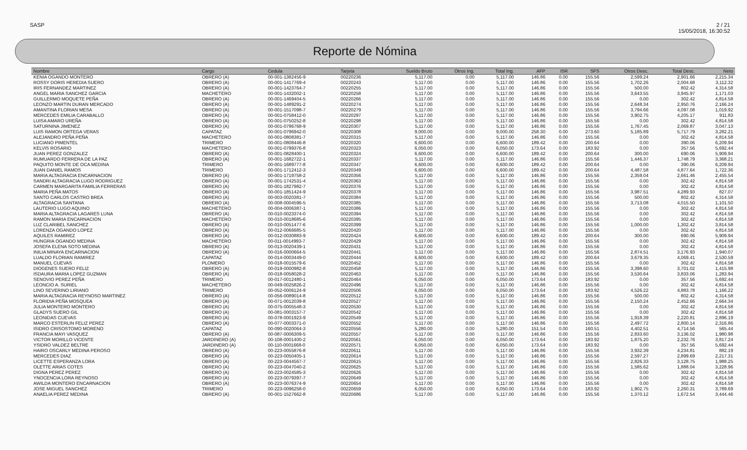SASP 2 / 21
15/05/2018, 16:30:52
Reporte de Nómina
| Nombre | Cargo | Cedula | Tarjeta | Sueldo Bruto | Otros Ing. | Total Ing. | AFP | ISR | SFS | Otros Desc. | Total Desc. | Neto |
| --- | --- | --- | --- | --- | --- | --- | --- | --- | --- | --- | --- | --- |
| KENIA OGANDO MONTERO | OBRERO (A) | 00-001-1382456-9 | 00220236 | 5,117.00 | 0.00 | 5,117.00 | 146.86 | 0.00 | 155.56 | 2,599.24 | 2,901.66 | 2,215.34 |
| ROSSY DORIS HEREDIA SUERO | OBRERO (A) | 00-001-1417769-4 | 00220243 | 5,117.00 | 0.00 | 5,117.00 | 146.86 | 0.00 | 155.56 | 1,702.26 | 2,004.68 | 3,112.32 |
| IRIS FERNANDEZ MARTINEZ | OBRERO (A) | 00-001-1423764-7 | 00220255 | 5,117.00 | 0.00 | 5,117.00 | 146.86 | 0.00 | 155.56 | 500.00 | 802.42 | 4,314.58 |
| ANGEL MARIA SANCHEZ GARCIA | MACHETERO | 00-001-1432002-1 | 00220258 | 5,117.00 | 0.00 | 5,117.00 | 146.86 | 0.00 | 155.56 | 3,643.55 | 3,945.97 | 1,171.03 |
| GUILLERMO MOQUETE PEÑA | OBRERO (A) | 00-001-1469404-5 | 00220266 | 5,117.00 | 0.00 | 5,117.00 | 146.86 | 0.00 | 155.56 | 0.00 | 302.42 | 4,814.58 |
| LEONZO MARTIN DURAN MERCADO | OBRERO (A) | 00-001-1489291-2 | 00220274 | 5,117.00 | 0.00 | 5,117.00 | 146.86 | 0.00 | 155.56 | 2,648.34 | 2,950.76 | 2,166.24 |
| AMANTINA FLORIAN MESA | OBRERO (A) | 00-001-1517098-7 | 00220279 | 5,117.00 | 0.00 | 5,117.00 | 146.86 | 0.00 | 155.56 | 3,794.66 | 4,097.08 | 1,019.92 |
| MERCEDES EMILIA CARABALLO | OBRERO (A) | 00-001-0758412-0 | 00220297 | 5,117.00 | 0.00 | 5,117.00 | 146.86 | 0.00 | 155.56 | 3,902.75 | 4,205.17 | 911.83 |
| LUISA AMARO UREÑA | OBRERO (A) | 00-001-0750252-8 | 00220298 | 5,117.00 | 0.00 | 5,117.00 | 146.86 | 0.00 | 155.56 | 0.00 | 302.42 | 4,814.58 |
| SATURNINA JIMENEZ | OBRERO (A) | 00-001-0796768-9 | 00220307 | 5,117.00 | 0.00 | 5,117.00 | 146.86 | 0.00 | 155.56 | 1,767.45 | 2,069.87 | 3,047.13 |
| LUIS RAMON ORTEGA VERAS | CAPATAZ | 00-001-0796942-0 | 00220308 | 9,000.00 | 0.00 | 9,000.00 | 258.30 | 0.00 | 273.60 | 5,185.89 | 5,717.79 | 3,282.21 |
| ALEJANDRO PEÑA PEÑA | MACHETERO | 00-001-0808381-7 | 00220315 | 5,117.00 | 0.00 | 5,117.00 | 146.86 | 0.00 | 155.56 | 0.00 | 302.42 | 4,814.58 |
| LUCIANO PIMENTEL | TRIMERO | 00-001-0808446-8 | 00220320 | 6,600.00 | 0.00 | 6,600.00 | 189.42 | 0.00 | 200.64 | 0.00 | 390.06 | 6,209.94 |
| KELVIS ROSARIO | MACHETERO | 00-001-0799376-8 | 00220323 | 6,050.00 | 0.00 | 6,050.00 | 173.64 | 0.00 | 183.92 | 0.00 | 357.56 | 5,692.44 |
| JUAN PEREZ GONZALEZ | OBRERO (A) | 00-001-0828400-1 | 00220324 | 6,600.00 | 0.00 | 6,600.00 | 189.42 | 0.00 | 200.64 | 300.00 | 690.06 | 5,909.94 |
| RUMUARDO FERRERA DE LA PAZ | OBRERO (A) | 00-001-1682722-1 | 00220337 | 5,117.00 | 0.00 | 5,117.00 | 146.86 | 0.00 | 155.56 | 1,446.37 | 1,748.79 | 3,368.21 |
| PAQUITO MONTE DE OCA MEDINA | TRIMERO | 00-001-1689777-8 | 00220347 | 6,600.00 | 0.00 | 6,600.00 | 189.42 | 0.00 | 200.64 | 0.00 | 390.06 | 6,209.94 |
| JUAN DANIEL RAMOS | TRIMERO | 00-001-1712412-3 | 00220349 | 6,600.00 | 0.00 | 6,600.00 | 189.42 | 0.00 | 200.64 | 4,487.58 | 4,877.64 | 1,722.36 |
| MARIA ALTAGRACIA ENCARNACION | OBRERO (A) | 00-001-1719758-2 | 00220356 | 5,117.00 | 0.00 | 5,117.00 | 146.86 | 0.00 | 155.56 | 2,359.04 | 2,661.46 | 2,455.54 |
| SANDRI ALTAGRACIA LUGO RODRIGUEZ | OBRERO (A) | 00-001-1742531-4 | 00220363 | 5,117.00 | 0.00 | 5,117.00 | 146.86 | 0.00 | 155.56 | 0.00 | 302.42 | 4,814.58 |
| CARMEN MARGARITA FAMILIA FERRERAS | OBRERO (A) | 00-001-1827982-7 | 00220376 | 5,117.00 | 0.00 | 5,117.00 | 146.86 | 0.00 | 155.56 | 0.00 | 302.42 | 4,814.58 |
| MARIA PEÑA MATOS | OBRERO (A) | 00-001-1851424-9 | 00220378 | 5,117.00 | 0.00 | 5,117.00 | 146.86 | 0.00 | 155.56 | 3,987.51 | 4,289.93 | 827.07 |
| SANTO CARLOS CASTRO BREA | OBRERO (A) | 00-003-0020381-7 | 00220384 | 5,117.00 | 0.00 | 5,117.00 | 146.86 | 0.00 | 155.56 | 500.00 | 802.42 | 4,314.58 |
| ALTAGRACIA SANTANA | OBRERO (A) | 00-008-0004596-5 | 00220385 | 5,117.00 | 0.00 | 5,117.00 | 146.86 | 0.00 | 155.56 | 3,713.08 | 4,015.50 | 1,101.50 |
| LAUTERIO LUGO AQUINO | MACHETERO | 00-004-0006387-1 | 00220386 | 5,117.00 | 0.00 | 5,117.00 | 146.86 | 0.00 | 155.56 | 0.00 | 302.42 | 4,814.58 |
| MARIA ALTAGRACIA LAGARES LUNA | OBRERO (A) | 00-010-0023374-0 | 00220394 | 5,117.00 | 0.00 | 5,117.00 | 146.86 | 0.00 | 155.56 | 0.00 | 302.42 | 4,814.58 |
| RAMON MARIA ENCARNACION | MACHETERO | 00-010-0018685-6 | 00220395 | 5,117.00 | 0.00 | 5,117.00 | 146.86 | 0.00 | 155.56 | 0.00 | 302.42 | 4,814.58 |
| LUZ CLARIBEL SANCHEZ | OBRERO (A) | 00-010-0051477-6 | 00220399 | 5,117.00 | 0.00 | 5,117.00 | 146.86 | 0.00 | 155.56 | 1,000.00 | 1,302.42 | 3,814.58 |
| LORENZA OGANDO LOPEZ | OBRERO (A) | 00-012-0066685-5 | 00220420 | 5,117.00 | 0.00 | 5,117.00 | 146.86 | 0.00 | 155.56 | 0.00 | 302.42 | 4,814.58 |
| AQUILES RAMIREZ | OBRERO (A) | 00-012-0030883-9 | 00220424 | 6,600.00 | 0.00 | 6,600.00 | 189.42 | 0.00 | 200.64 | 300.00 | 690.06 | 5,909.94 |
| HUNGRIA OGANDO MEDINA | MACHETERO | 00-011-0014993-7 | 00220429 | 5,117.00 | 0.00 | 5,117.00 | 146.86 | 0.00 | 155.56 | 0.00 | 302.42 | 4,814.58 |
| JOSEFA ELENA SOTO MEDINA | OBRERO (A) | 00-013-0020439-1 | 00220431 | 5,117.00 | 0.00 | 5,117.00 | 146.86 | 0.00 | 155.56 | 0.00 | 302.42 | 4,814.58 |
| INILIA MINAYA ENCARNACION | OBRERO (A) | 00-016-0000664-5 | 00220441 | 5,117.00 | 0.00 | 5,117.00 | 146.86 | 0.00 | 155.56 | 2,874.51 | 3,176.93 | 1,940.07 |
| LUALDO FLORIAN RAMIREZ | CAPATAZ | 00-014-0003449-0 | 00220444 | 6,600.00 | 0.00 | 6,600.00 | 189.42 | 0.00 | 200.64 | 3,679.35 | 4,069.41 | 2,530.59 |
| MANUEL CUEVAS | PLOMERO | 00-018-0015579-6 | 00220452 | 5,117.00 | 0.00 | 5,117.00 | 146.86 | 0.00 | 155.56 | 0.00 | 302.42 | 4,814.58 |
| DIOGENES SUERO FELIZ | OBRERO (A) | 00-019-0000982-8 | 00220458 | 5,117.00 | 0.00 | 5,117.00 | 146.86 | 0.00 | 155.56 | 3,398.60 | 3,701.02 | 1,415.98 |
| ISDAURA MARIA LOPEZ GUZMAN | OBRERO (A) | 00-018-0058028-2 | 00220463 | 5,117.00 | 0.00 | 5,117.00 | 146.86 | 0.00 | 155.56 | 3,530.64 | 3,833.06 | 1,283.94 |
| SENOVIO PEREZ PEÑA | TRIMERO | 00-017-0012480-1 | 00220464 | 6,050.00 | 0.00 | 6,050.00 | 173.64 | 0.00 | 183.92 | 0.00 | 357.56 | 5,692.44 |
| LEONCIO A. SURIEL | MACHETERO | 00-049-0025826-2 | 00220496 | 5,117.00 | 0.00 | 5,117.00 | 146.86 | 0.00 | 155.56 | 0.00 | 302.42 | 4,814.58 |
| LINO SEVERINO LIRIANO | TRIMERO | 00-052-0006124-9 | 00220506 | 6,050.00 | 0.00 | 6,050.00 | 173.64 | 0.00 | 183.92 | 4,526.22 | 4,883.78 | 1,166.22 |
| MARIA ALTAGRACIA REYNOSO MARTINEZ | OBRERO (A) | 00-056-0089014-8 | 00220512 | 5,117.00 | 0.00 | 5,117.00 | 146.86 | 0.00 | 155.56 | 500.00 | 802.42 | 4,314.58 |
| FLORIDIA PEÑA MOSQUEA | OBRERO (A) | 00-071-0012039-8 | 00220527 | 5,117.00 | 0.00 | 5,117.00 | 146.86 | 0.00 | 155.56 | 2,150.24 | 2,452.66 | 2,664.34 |
| JULIA MONTERO MONTERO | OBRERO (A) | 00-075-0005548-3 | 00220530 | 5,117.00 | 0.00 | 5,117.00 | 146.86 | 0.00 | 155.56 | 0.00 | 302.42 | 4,814.58 |
| GLADYS SUERO GIL | OBRERO (A) | 00-081-0003157-7 | 00220542 | 5,117.00 | 0.00 | 5,117.00 | 146.86 | 0.00 | 155.56 | 0.00 | 302.42 | 4,814.58 |
| LEONIDAS CUEVAS | OBRERO (A) | 00-078-0001923-9 | 00220549 | 5,117.00 | 0.00 | 5,117.00 | 146.86 | 0.00 | 155.56 | 1,918.39 | 2,220.81 | 2,896.19 |
| MARCO ESTERLIN FELIZ PEREZ | OBRERO (A) | 00-077-0003371-0 | 00220552 | 5,117.00 | 0.00 | 5,117.00 | 146.86 | 0.00 | 155.56 | 2,497.72 | 2,800.14 | 2,316.86 |
| ISIDRO CRISOSTOMO MORENO | CAPATAZ | 00-090-0020064-3 | 00220556 | 5,280.00 | 0.00 | 5,280.00 | 151.54 | 0.00 | 160.51 | 4,402.51 | 4,714.56 | 565.44 |
| FRANCIA MAYI VASQUEZ | OBRERO (A) | 00-087-0006309-5 | 00220557 | 5,117.00 | 0.00 | 5,117.00 | 146.86 | 0.00 | 155.56 | 2,833.60 | 3,136.02 | 1,980.98 |
| VICTOR MORILLO VICENTE | JARDINERO (A) | 00-108-0001400-2 | 00220561 | 6,050.00 | 0.00 | 6,050.00 | 173.64 | 0.00 | 183.92 | 1,875.20 | 2,232.76 | 3,817.24 |
| YSIDRO VALDEZ BELTRE | JARDINERO (A) | 00-110-0001668-0 | 00220571 | 6,050.00 | 0.00 | 6,050.00 | 173.64 | 0.00 | 183.92 | 0.00 | 357.56 | 5,692.44 |
| HAIRO OSCARLY MEDINA PEROSO | OBRERO (A) | 00-223-0055876-8 | 00220611 | 5,117.00 | 0.00 | 5,117.00 | 146.86 | 0.00 | 155.56 | 3,932.39 | 4,234.81 | 882.19 |
| MERCEDES DIAZ | OBRERO (A) | 00-223-0050405-1 | 00220614 | 5,117.00 | 0.00 | 5,117.00 | 146.86 | 0.00 | 155.56 | 2,597.27 | 2,899.69 | 2,217.31 |
| LICETTE ESPERANZA LORA | OBRERO (A) | 00-223-0044567-7 | 00220615 | 5,117.00 | 0.00 | 5,117.00 | 146.86 | 0.00 | 155.56 | 2,826.33 | 3,128.75 | 1,988.25 |
| OLETTE ARIAS COTES | OBRERO (A) | 00-223-0047040-2 | 00220625 | 5,117.00 | 0.00 | 5,117.00 | 146.86 | 0.00 | 155.56 | 1,585.62 | 1,888.04 | 3,228.96 |
| DIGNA PEREZ PEREZ | OBRERO (A) | 00-223-0024585-3 | 00220626 | 5,117.00 | 0.00 | 5,117.00 | 146.86 | 0.00 | 155.56 | 0.00 | 302.42 | 4,814.58 |
| YNOCENCIA LORA REYNOSO | OBRERO (A) | 00-223-0079397-7 | 00220649 | 5,117.00 | 0.00 | 5,117.00 | 146.86 | 0.00 | 155.56 | 0.00 | 302.42 | 4,814.58 |
| AWILDA MONTERO ENCARNACION | OBRERO (A) | 00-223-0076374-9 | 00220654 | 5,117.00 | 0.00 | 5,117.00 | 146.86 | 0.00 | 155.56 | 0.00 | 302.42 | 4,814.58 |
| JOSE MIGUEL SANCHEZ | TRIMERO | 00-223-0096258-0 | 00220659 | 6,050.00 | 0.00 | 6,050.00 | 173.64 | 0.00 | 183.92 | 1,902.75 | 2,260.31 | 3,789.69 |
| ANAELIA PEREZ MEDINA | OBRERO (A) | 00-001-1527662-8 | 00220686 | 5,117.00 | 0.00 | 5,117.00 | 146.86 | 0.00 | 155.56 | 1,370.12 | 1,672.54 | 3,444.46 |